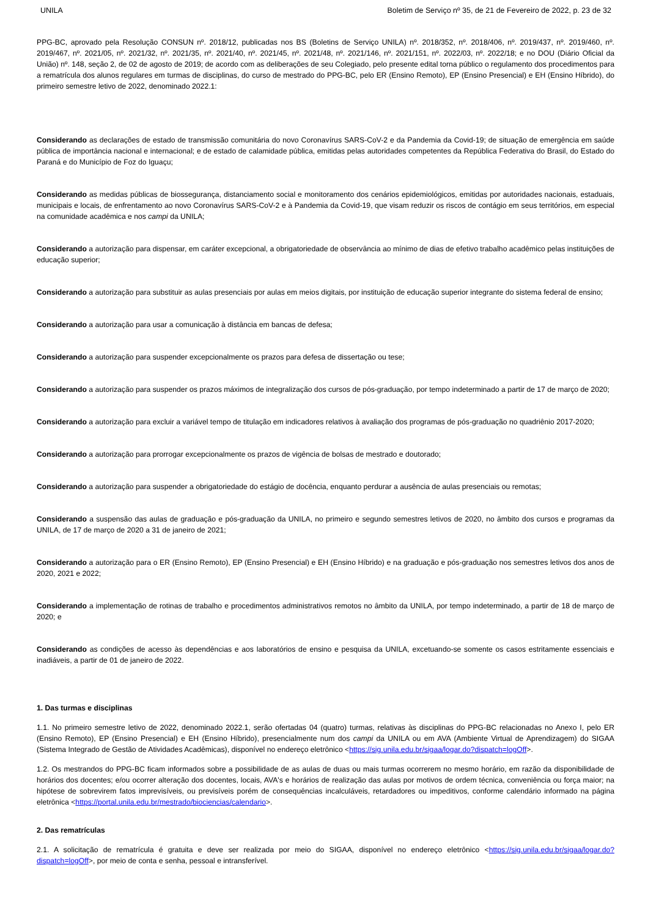UNILA Boletim de Serviço nº 35, de 21 de Fevereiro de 2022, p. 23 de 32
PPG-BC, aprovado pela Resolução CONSUN nº. 2018/12, publicadas nos BS (Boletins de Serviço UNILA) nº. 2018/352, nº. 2018/406, nº. 2019/437, nº. 2019/460, nº. 2019/467, nº. 2021/05, nº. 2021/32, nº. 2021/35, nº. 2021/40, nº. 2021/45, nº. 2021/48, nº. 2021/146, nº. 2021/151, nº. 2022/03, nº. 2022/18; e no DOU (Diário Oficial da União) nº. 148, seção 2, de 02 de agosto de 2019; de acordo com as deliberações de seu Colegiado, pelo presente edital torna público o regulamento dos procedimentos para a rematrícula dos alunos regulares em turmas de disciplinas, do curso de mestrado do PPG-BC, pelo ER (Ensino Remoto), EP (Ensino Presencial) e EH (Ensino Híbrido), do primeiro semestre letivo de 2022, denominado 2022.1:
Considerando as declarações de estado de transmissão comunitária do novo Coronavírus SARS-CoV-2 e da Pandemia da Covid-19; de situação de emergência em saúde pública de importância nacional e internacional; e de estado de calamidade pública, emitidas pelas autoridades competentes da República Federativa do Brasil, do Estado do Paraná e do Município de Foz do Iguaçu;
Considerando as medidas públicas de biossegurança, distanciamento social e monitoramento dos cenários epidemiológicos, emitidas por autoridades nacionais, estaduais, municipais e locais, de enfrentamento ao novo Coronavírus SARS-CoV-2 e à Pandemia da Covid-19, que visam reduzir os riscos de contágio em seus territórios, em especial na comunidade acadêmica e nos campi da UNILA;
Considerando a autorização para dispensar, em caráter excepcional, a obrigatoriedade de observância ao mínimo de dias de efetivo trabalho acadêmico pelas instituições de educação superior;
Considerando a autorização para substituir as aulas presenciais por aulas em meios digitais, por instituição de educação superior integrante do sistema federal de ensino;
Considerando a autorização para usar a comunicação à distância em bancas de defesa;
Considerando a autorização para suspender excepcionalmente os prazos para defesa de dissertação ou tese;
Considerando a autorização para suspender os prazos máximos de integralização dos cursos de pós-graduação, por tempo indeterminado a partir de 17 de março de 2020;
Considerando a autorização para excluir a variável tempo de titulação em indicadores relativos à avaliação dos programas de pós-graduação no quadriênio 2017-2020;
Considerando a autorização para prorrogar excepcionalmente os prazos de vigência de bolsas de mestrado e doutorado;
Considerando a autorização para suspender a obrigatoriedade do estágio de docência, enquanto perdurar a ausência de aulas presenciais ou remotas;
Considerando a suspensão das aulas de graduação e pós-graduação da UNILA, no primeiro e segundo semestres letivos de 2020, no âmbito dos cursos e programas da UNILA, de 17 de março de 2020 a 31 de janeiro de 2021;
Considerando a autorização para o ER (Ensino Remoto), EP (Ensino Presencial) e EH (Ensino Híbrido) e na graduação e pós-graduação nos semestres letivos dos anos de 2020, 2021 e 2022;
Considerando a implementação de rotinas de trabalho e procedimentos administrativos remotos no âmbito da UNILA, por tempo indeterminado, a partir de 18 de março de 2020; e
Considerando as condições de acesso às dependências e aos laboratórios de ensino e pesquisa da UNILA, excetuando-se somente os casos estritamente essenciais e inadiáveis, a partir de 01 de janeiro de 2022.
1. Das turmas e disciplinas
1.1. No primeiro semestre letivo de 2022, denominado 2022.1, serão ofertadas 04 (quatro) turmas, relativas às disciplinas do PPG-BC relacionadas no Anexo I, pelo ER (Ensino Remoto), EP (Ensino Presencial) e EH (Ensino Híbrido), presencialmente num dos campi da UNILA ou em AVA (Ambiente Virtual de Aprendizagem) do SIGAA (Sistema Integrado de Gestão de Atividades Acadêmicas), disponível no endereço eletrônico <https://sig.unila.edu.br/sigaa/logar.do?dispatch=logOff>.
1.2. Os mestrandos do PPG-BC ficam informados sobre a possibilidade de as aulas de duas ou mais turmas ocorrerem no mesmo horário, em razão da disponibilidade de horários dos docentes; e/ou ocorrer alteração dos docentes, locais, AVA's e horários de realização das aulas por motivos de ordem técnica, conveniência ou força maior; na hipótese de sobrevirem fatos imprevisíveis, ou previsíveis porém de consequências incalculáveis, retardadores ou impeditivos, conforme calendário informado na página eletrônica <https://portal.unila.edu.br/mestrado/biociencias/calendario>.
2. Das rematrículas
2.1. A solicitação de rematrícula é gratuita e deve ser realizada por meio do SIGAA, disponível no endereço eletrônico <https://sig.unila.edu.br/sigaa/logar.do?dispatch=logOff>, por meio de conta e senha, pessoal e intransferível.